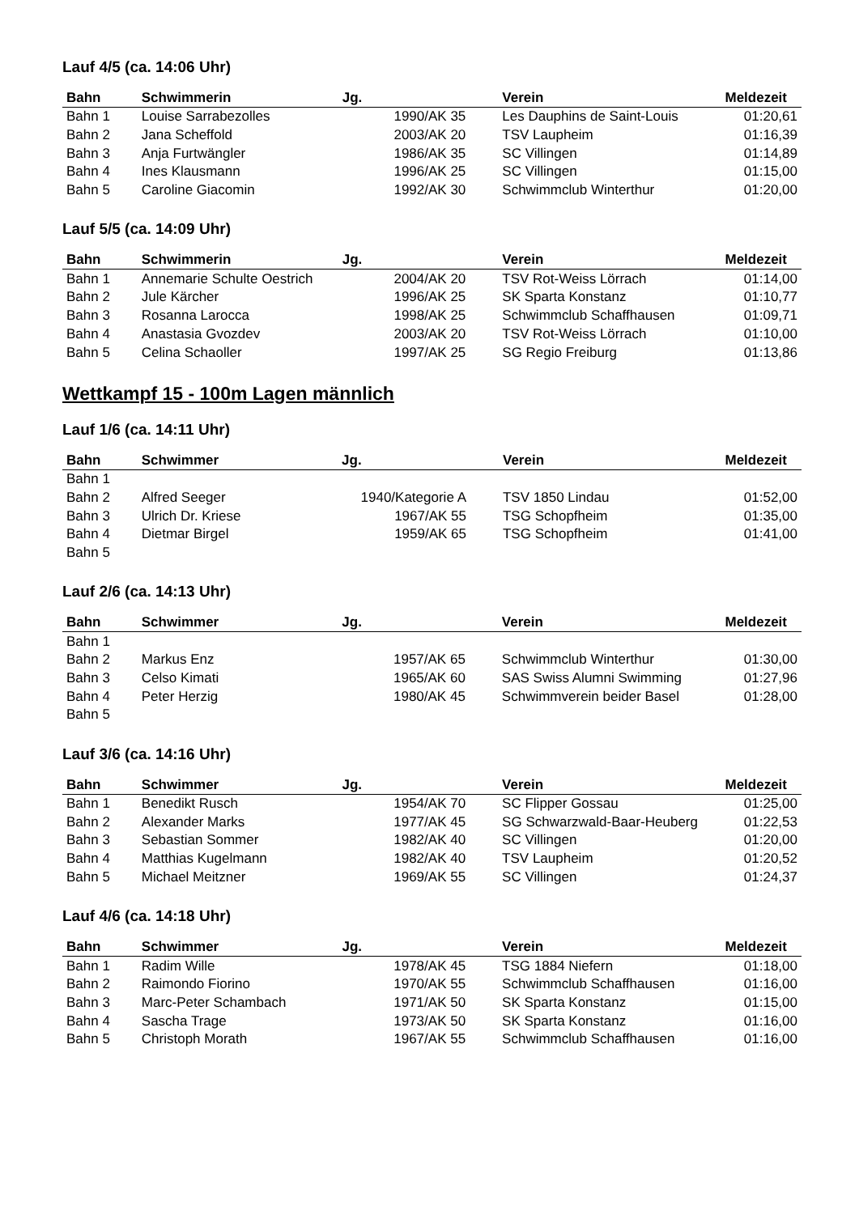Lauf 4/5 (ca. 14:06 Uhr)
| Bahn | Schwimmerin | Jg. | Verein | Meldezeit |
| --- | --- | --- | --- | --- |
| Bahn 1 | Louise Sarrabezolles | 1990/AK 35 | Les Dauphins de Saint-Louis | 01:20,61 |
| Bahn 2 | Jana Scheffold | 2003/AK 20 | TSV Laupheim | 01:16,39 |
| Bahn 3 | Anja Furtwängler | 1986/AK 35 | SC Villingen | 01:14,89 |
| Bahn 4 | Ines Klausmann | 1996/AK 25 | SC Villingen | 01:15,00 |
| Bahn 5 | Caroline Giacomin | 1992/AK 30 | Schwimmclub Winterthur | 01:20,00 |
Lauf 5/5 (ca. 14:09 Uhr)
| Bahn | Schwimmerin | Jg. | Verein | Meldezeit |
| --- | --- | --- | --- | --- |
| Bahn 1 | Annemarie Schulte Oestrich | 2004/AK 20 | TSV Rot-Weiss Lörrach | 01:14,00 |
| Bahn 2 | Jule Kärcher | 1996/AK 25 | SK Sparta Konstanz | 01:10,77 |
| Bahn 3 | Rosanna Larocca | 1998/AK 25 | Schwimmclub Schaffhausen | 01:09,71 |
| Bahn 4 | Anastasia Gvozdev | 2003/AK 20 | TSV Rot-Weiss Lörrach | 01:10,00 |
| Bahn 5 | Celina Schaoller | 1997/AK 25 | SG Regio Freiburg | 01:13,86 |
Wettkampf 15 - 100m Lagen männlich
Lauf 1/6 (ca. 14:11 Uhr)
| Bahn | Schwimmer | Jg. | Verein | Meldezeit |
| --- | --- | --- | --- | --- |
| Bahn 1 | | | | |
| Bahn 2 | Alfred Seeger | 1940/Kategorie A | TSV 1850 Lindau | 01:52,00 |
| Bahn 3 | Ulrich Dr. Kriese | 1967/AK 55 | TSG Schopfheim | 01:35,00 |
| Bahn 4 | Dietmar Birgel | 1959/AK 65 | TSG Schopfheim | 01:41,00 |
| Bahn 5 | | | | |
Lauf 2/6 (ca. 14:13 Uhr)
| Bahn | Schwimmer | Jg. | Verein | Meldezeit |
| --- | --- | --- | --- | --- |
| Bahn 1 | | | | |
| Bahn 2 | Markus Enz | 1957/AK 65 | Schwimmclub Winterthur | 01:30,00 |
| Bahn 3 | Celso Kimati | 1965/AK 60 | SAS Swiss Alumni Swimming | 01:27,96 |
| Bahn 4 | Peter Herzig | 1980/AK 45 | Schwimmverein beider Basel | 01:28,00 |
| Bahn 5 | | | | |
Lauf 3/6 (ca. 14:16 Uhr)
| Bahn | Schwimmer | Jg. | Verein | Meldezeit |
| --- | --- | --- | --- | --- |
| Bahn 1 | Benedikt Rusch | 1954/AK 70 | SC Flipper Gossau | 01:25,00 |
| Bahn 2 | Alexander Marks | 1977/AK 45 | SG Schwarzwald-Baar-Heuberg | 01:22,53 |
| Bahn 3 | Sebastian Sommer | 1982/AK 40 | SC Villingen | 01:20,00 |
| Bahn 4 | Matthias Kugelmann | 1982/AK 40 | TSV Laupheim | 01:20,52 |
| Bahn 5 | Michael Meitzner | 1969/AK 55 | SC Villingen | 01:24,37 |
Lauf 4/6 (ca. 14:18 Uhr)
| Bahn | Schwimmer | Jg. | Verein | Meldezeit |
| --- | --- | --- | --- | --- |
| Bahn 1 | Radim Wille | 1978/AK 45 | TSG 1884 Niefern | 01:18,00 |
| Bahn 2 | Raimondo Fiorino | 1970/AK 55 | Schwimmclub Schaffhausen | 01:16,00 |
| Bahn 3 | Marc-Peter Schambach | 1971/AK 50 | SK Sparta Konstanz | 01:15,00 |
| Bahn 4 | Sascha Trage | 1973/AK 50 | SK Sparta Konstanz | 01:16,00 |
| Bahn 5 | Christoph Morath | 1967/AK 55 | Schwimmclub Schaffhausen | 01:16,00 |